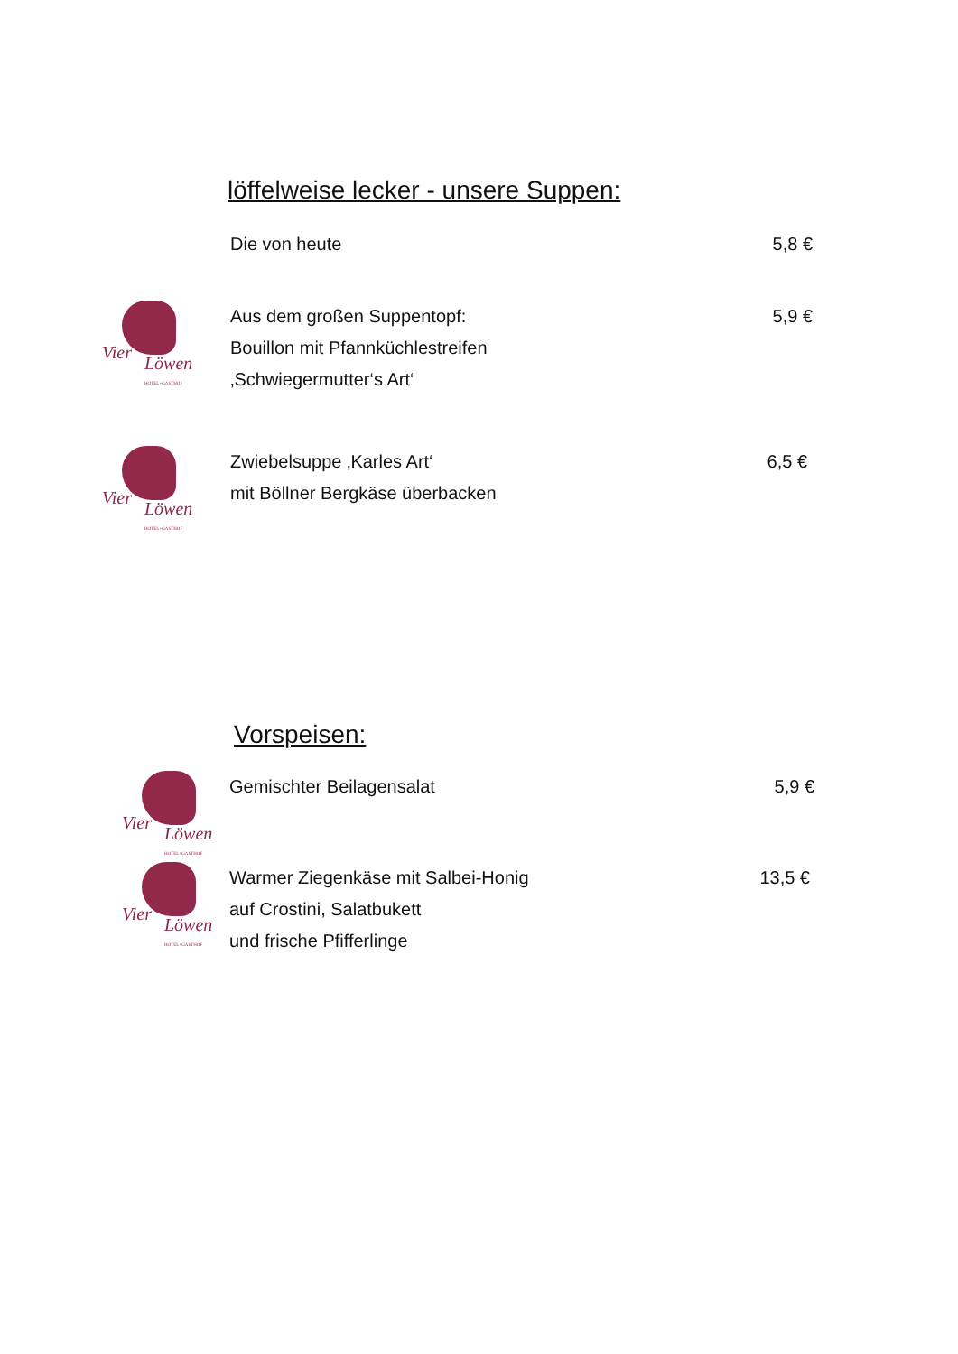löffelweise lecker - unsere Suppen:
Die von heute 5,8 €
Vier
Löwen
HOTEL+GASTHOF
Aus dem großen Suppentopf:
Bouillon mit Pfannküchlestreifen
‚Schwiegermutter‘s Art‘
5,9 €
Vier
Löwen
HOTEL+GASTHOF
Zwiebelsuppe ‚Karles Art‘
mit Böllner Bergkäse überbacken
6,5 €
Vorspeisen:
Vier
Löwen
HOTEL+GASTHOF
Gemischter Beilagensalat 5,9 €
Vier
Löwen
HOTEL+GASTHOF
Warmer Ziegenkäse mit Salbei-Honig
auf Crostini, Salatbukett
und frische Pfifferlinge
13,5 €